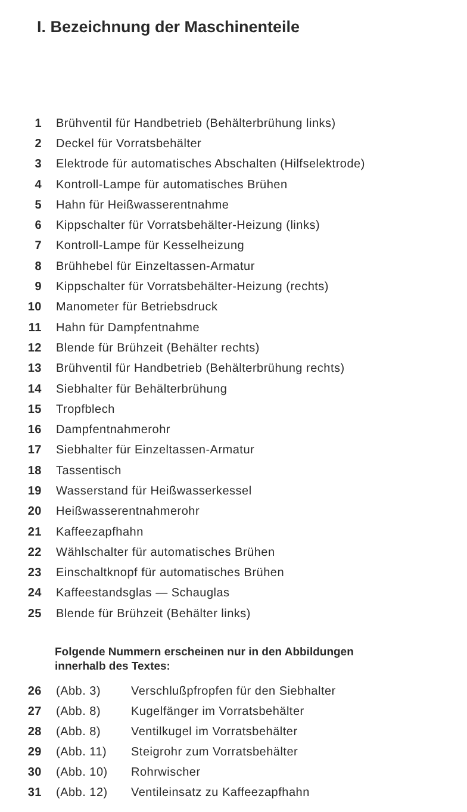I. Bezeichnung der Maschinenteile
| 1 | Brühventil für Handbetrieb (Behälterbrühung links) |
| 2 | Deckel für Vorratsbehälter |
| 3 | Elektrode für automatisches Abschalten (Hilfselektrode) |
| 4 | Kontroll-Lampe für automatisches Brühen |
| 5 | Hahn für Heißwasserentnahme |
| 6 | Kippschalter für Vorratsbehälter-Heizung (links) |
| 7 | Kontroll-Lampe für Kesselheizung |
| 8 | Brühhebel für Einzeltassen-Armatur |
| 9 | Kippschalter für Vorratsbehälter-Heizung (rechts) |
| 10 | Manometer für Betriebsdruck |
| 11 | Hahn für Dampfentnahme |
| 12 | Blende für Brühzeit (Behälter rechts) |
| 13 | Brühventil für Handbetrieb (Behälterbrühung rechts) |
| 14 | Siebhalter für Behälterbrühung |
| 15 | Tropfblech |
| 16 | Dampfentnahmerohr |
| 17 | Siebhalter für Einzeltassen-Armatur |
| 18 | Tassentisch |
| 19 | Wasserstand für Heißwasserkessel |
| 20 | Heißwasserentnahmerohr |
| 21 | Kaffeezapfhahn |
| 22 | Wählschalter für automatisches Brühen |
| 23 | Einschaltknopf für automatisches Brühen |
| 24 | Kaffeestandsglas — Schauglas |
| 25 | Blende für Brühzeit (Behälter links) |
Folgende Nummern erscheinen nur in den Abbildungen
innerhalb des Textes:
| 26 | (Abb. 3) | Verschlußpfropfen für den Siebhalter |
| 27 | (Abb. 8) | Kugelfänger im Vorratsbehälter |
| 28 | (Abb. 8) | Ventilkugel im Vorratsbehälter |
| 29 | (Abb. 11) | Steigrohr zum Vorratsbehälter |
| 30 | (Abb. 10) | Rohrwischer |
| 31 | (Abb. 12) | Ventileinsatz zu Kaffeezapfhahn |